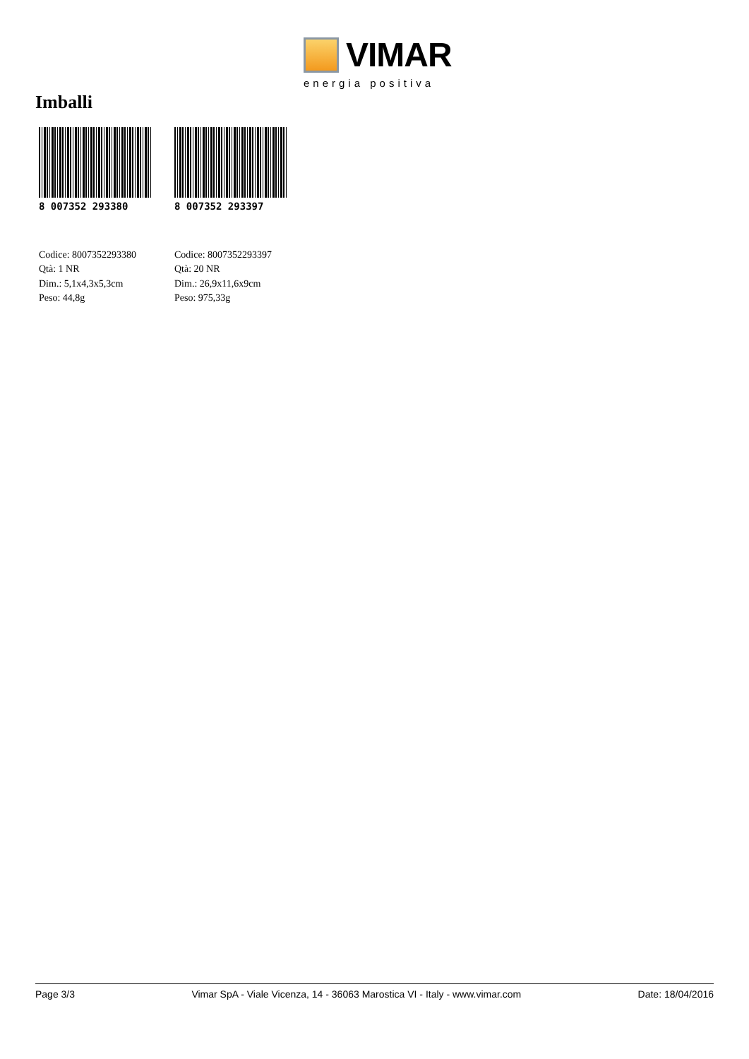VIMAR
energia positiva
Imballi
8 007352 293380
Codice: 8007352293380
Qtà: 1 NR
Dim.: 5,1x4,3x5,3cm
Peso: 44,8g
8 007352 293397
Codice: 8007352293397
Qtà: 20 NR
Dim.: 26,9x11,6x9cm
Peso: 975,33g
Page 3/3 Vimar SpA - Viale Vicenza, 14 - 36063 Marostica VI - Italy - www.vimar.com Date: 18/04/2016